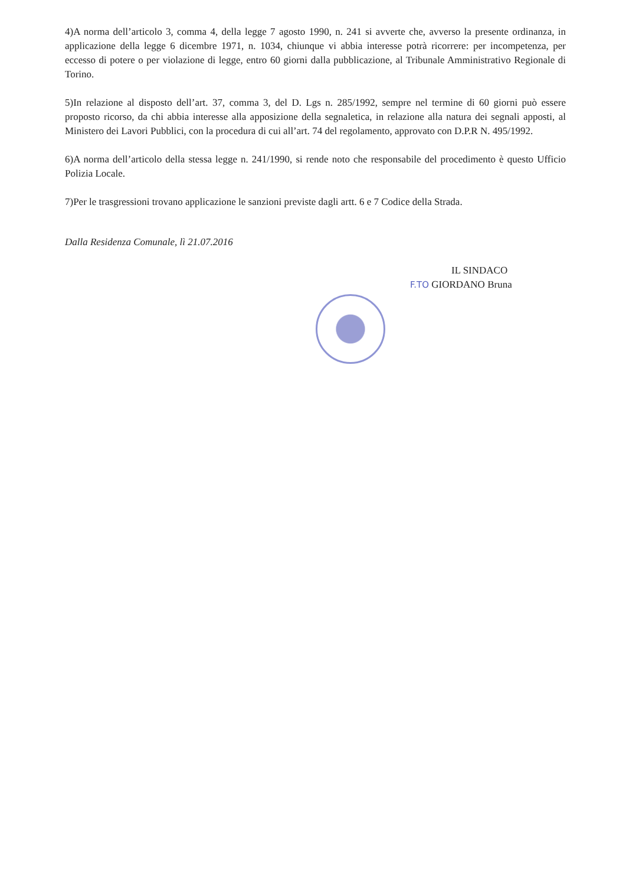4)A norma dell’articolo 3, comma 4, della legge 7 agosto 1990, n. 241 si avverte che, avverso la presente ordinanza, in applicazione della legge 6 dicembre 1971, n. 1034, chiunque vi abbia interesse potrà ricorrere: per incompetenza, per eccesso di potere o per violazione di legge, entro 60 giorni dalla pubblicazione, al Tribunale Amministrativo Regionale di Torino.
5)In relazione al disposto dell’art. 37, comma 3, del D. Lgs n. 285/1992, sempre nel termine di 60 giorni può essere proposto ricorso, da chi abbia interesse alla apposizione della segnaletica, in relazione alla natura dei segnali apposti, al Ministero dei Lavori Pubblici, con la procedura di cui all’art. 74 del regolamento, approvato con D.P.R N. 495/1992.
6)A norma dell’articolo della stessa legge n. 241/1990, si rende noto che responsabile del procedimento è questo Ufficio Polizia Locale.
7)Per le trasgressioni trovano applicazione le sanzioni previste dagli artt. 6 e 7 Codice della Strada.
Dalla Residenza Comunale, lì 21.07.2016
IL SINDACO
F.TO GIORDANO Bruna